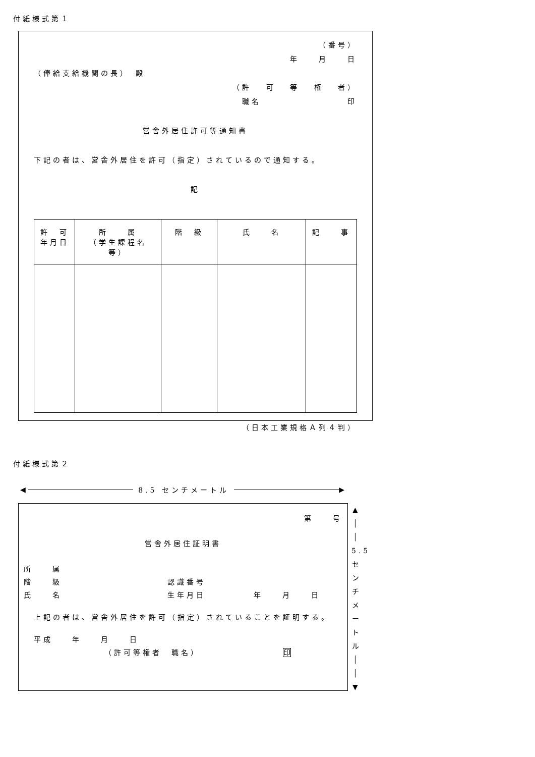付紙様式第１
（番号）
年　　月　　日
（俸給支給機関の長）　殿
（許　 可　 等　 権　 者）
職名　　　　　　　　　印
営舎外居住許可等通知書
下記の者は、営舎外居住を許可（指定）されているので通知する。
記
| 許 可 年月日 | 所 属 （学生課程名等） | 階 級 | 氏 名 | 記 事 |
| --- | --- | --- | --- | --- |
（日本工業規格Ａ列４判）
付紙様式第２
◀ 8.5 センチメートル ▶
第　　号
営舎外居住証明書
所　　属
階　　級　　　　　　　　　　　認識番号
氏　　名　　　　　　　　　　　生年月日　　　　　年　　月　　日
上記の者は、営舎外居住を許可（指定）されていることを証明する。
平成　　年　　月　　日
（許可等権者　職名）　　　　　　　　　印
▲
│
│
5.5
セ
ン
チ
メ
ー
ト
ル
│
│
▼